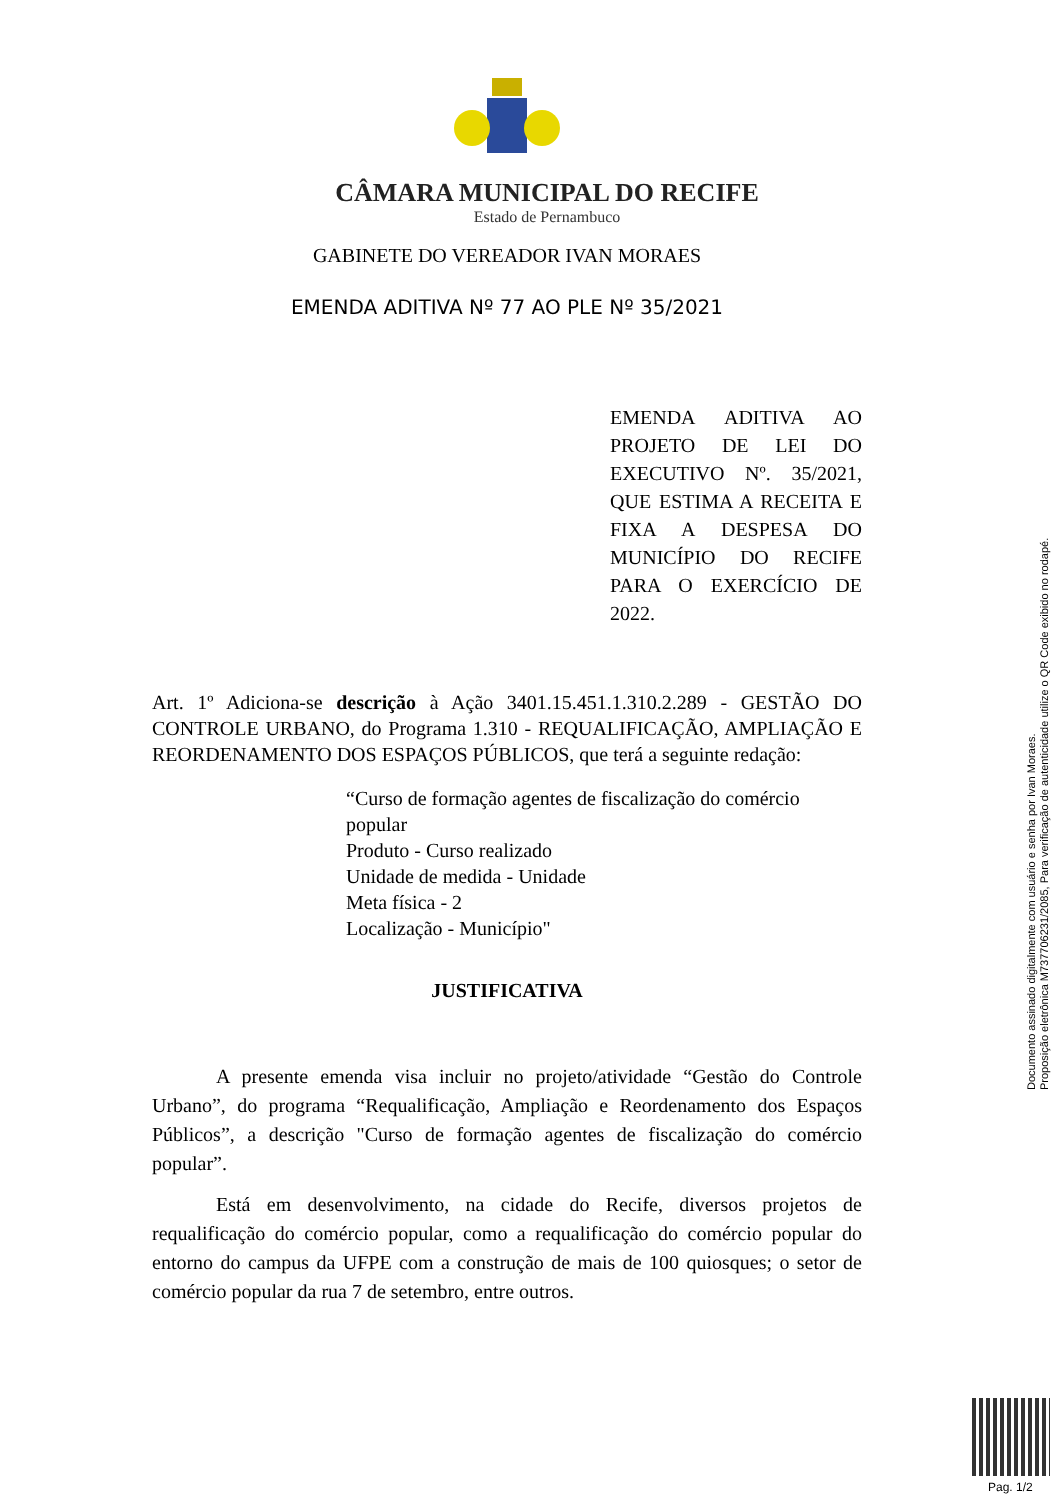CÂMARA MUNICIPAL DO RECIFE
Estado de Pernambuco
GABINETE DO VEREADOR IVAN MORAES
EMENDA ADITIVA Nº 77 AO PLE Nº 35/2021
EMENDA ADITIVA AO PROJETO DE LEI DO EXECUTIVO Nº. 35/2021, QUE ESTIMA A RECEITA E FIXA A DESPESA DO MUNICÍPIO DO RECIFE PARA O EXERCÍCIO DE 2022.
Art. 1º Adiciona-se descrição à Ação 3401.15.451.1.310.2.289 - GESTÃO DO CONTROLE URBANO, do Programa 1.310 - REQUALIFICAÇÃO, AMPLIAÇÃO E REORDENAMENTO DOS ESPAÇOS PÚBLICOS, que terá a seguinte redação:
“Curso de formação agentes de fiscalização do comércio popular
Produto - Curso realizado
Unidade de medida - Unidade
Meta física - 2
Localização - Município"
JUSTIFICATIVA
A presente emenda visa incluir no projeto/atividade “Gestão do Controle Urbano”, do programa “Requalificação, Ampliação e Reordenamento dos Espaços Públicos”, a descrição "Curso de formação agentes de fiscalização do comércio popular”.
Está em desenvolvimento, na cidade do Recife, diversos projetos de requalificação do comércio popular, como a requalificação do comércio popular do entorno do campus da UFPE com a construção de mais de 100 quiosques; o setor de comércio popular da rua 7 de setembro, entre outros.
Documento assinado digitalmente com usuário e senha por Ivan Moraes.
Proposição eletrônica M737706231/2085, Para verificação de autenticidade utilize o QR Code exibido no rodapé.
Pag. 1/2